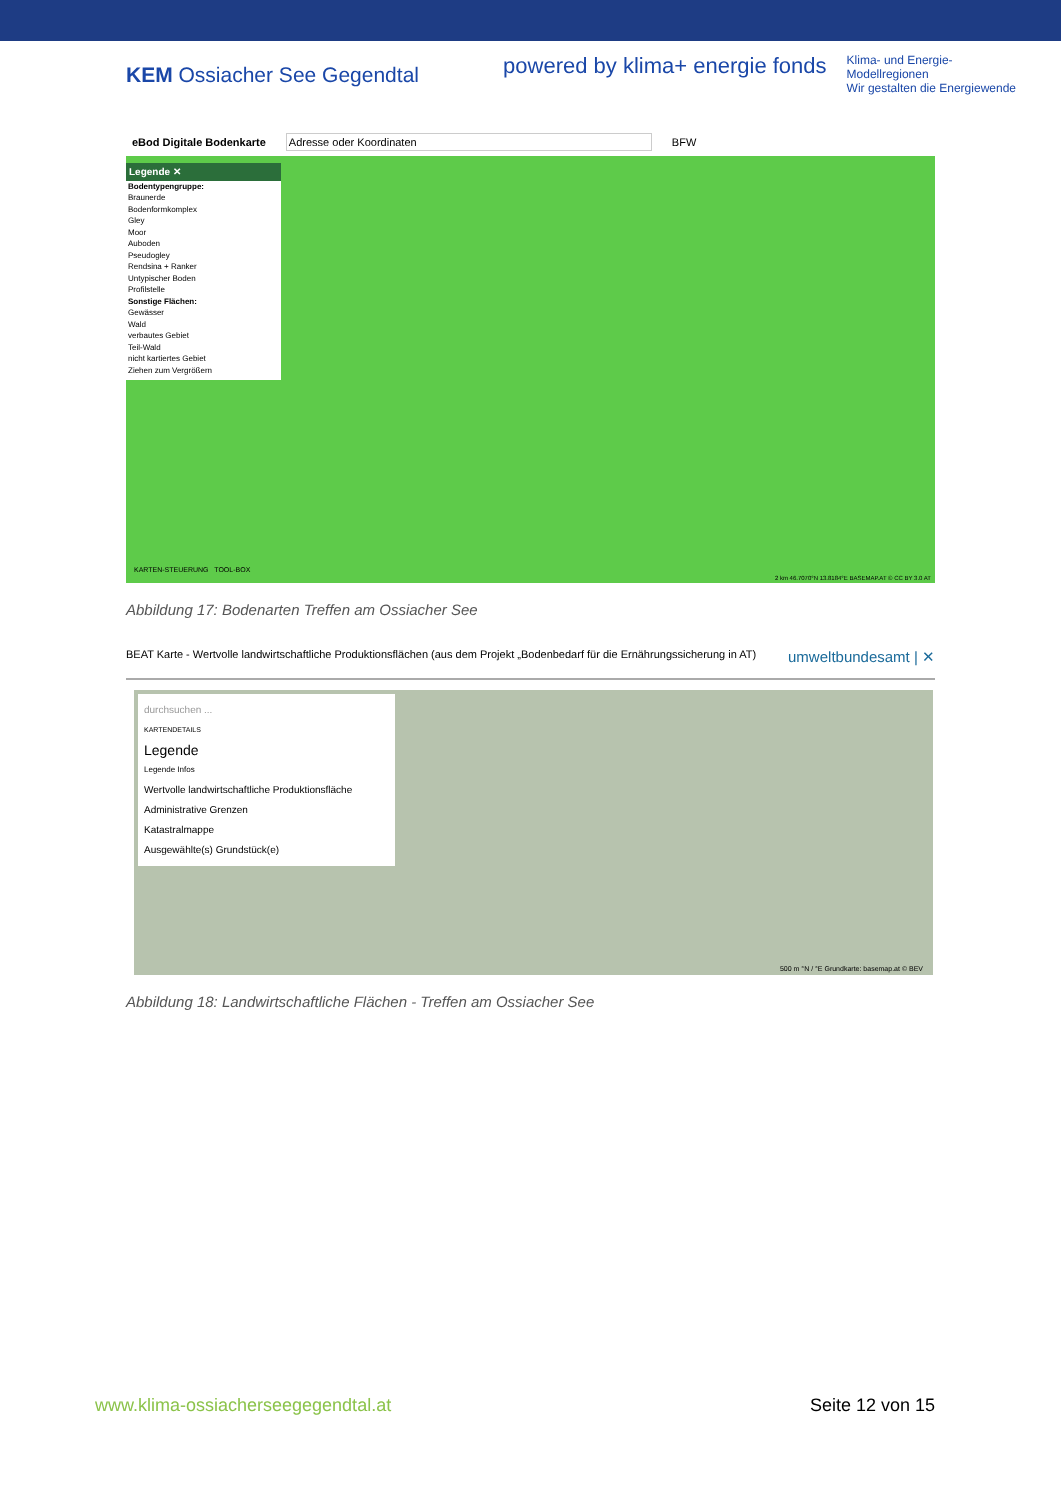KEM Ossiacher See Gegendtal
powered by klima+ energie fonds Klima- und Energie-
Modellregionen
Wir gestalten die Energiewende
eBod Digitale Bodenkarte Adresse oder Koordinaten BFW
Legende ✕
Bodentypengruppe:
Braunerde
Bodenformkomplex
Gley
Moor
Auboden
Pseudogley
Rendsina + Ranker
Untypischer Boden
Profilstelle
Sonstige Flächen:
Gewässer
Wald
verbautes Gebiet
Teil-Wald
nicht kartiertes Gebiet
Ziehen zum Vergrößern
KARTEN-STEUERUNG TOOL-BOX
2 km 46.7070°N 13.8184°E BASEMAP.AT © CC BY 3.0 AT
Abbildung 17: Bodenarten Treffen am Ossiacher See
BEAT Karte - Wertvolle landwirtschaftliche Produktionsflächen (aus dem Projekt „Bodenbedarf für die Ernährungssicherung in AT) umweltbundesamt | ✕
durchsuchen ...
KARTENDETAILS
Legende
Legende Infos
Wertvolle landwirtschaftliche Produktionsfläche
Administrative Grenzen
Katastralmappe
Ausgewählte(s) Grundstück(e)
500 m °N / °E Grundkarte: basemap.at © BEV
Abbildung 18: Landwirtschaftliche Flächen - Treffen am Ossiacher See
www.klima-ossiacherseegegendtal.at Seite 12 von 15